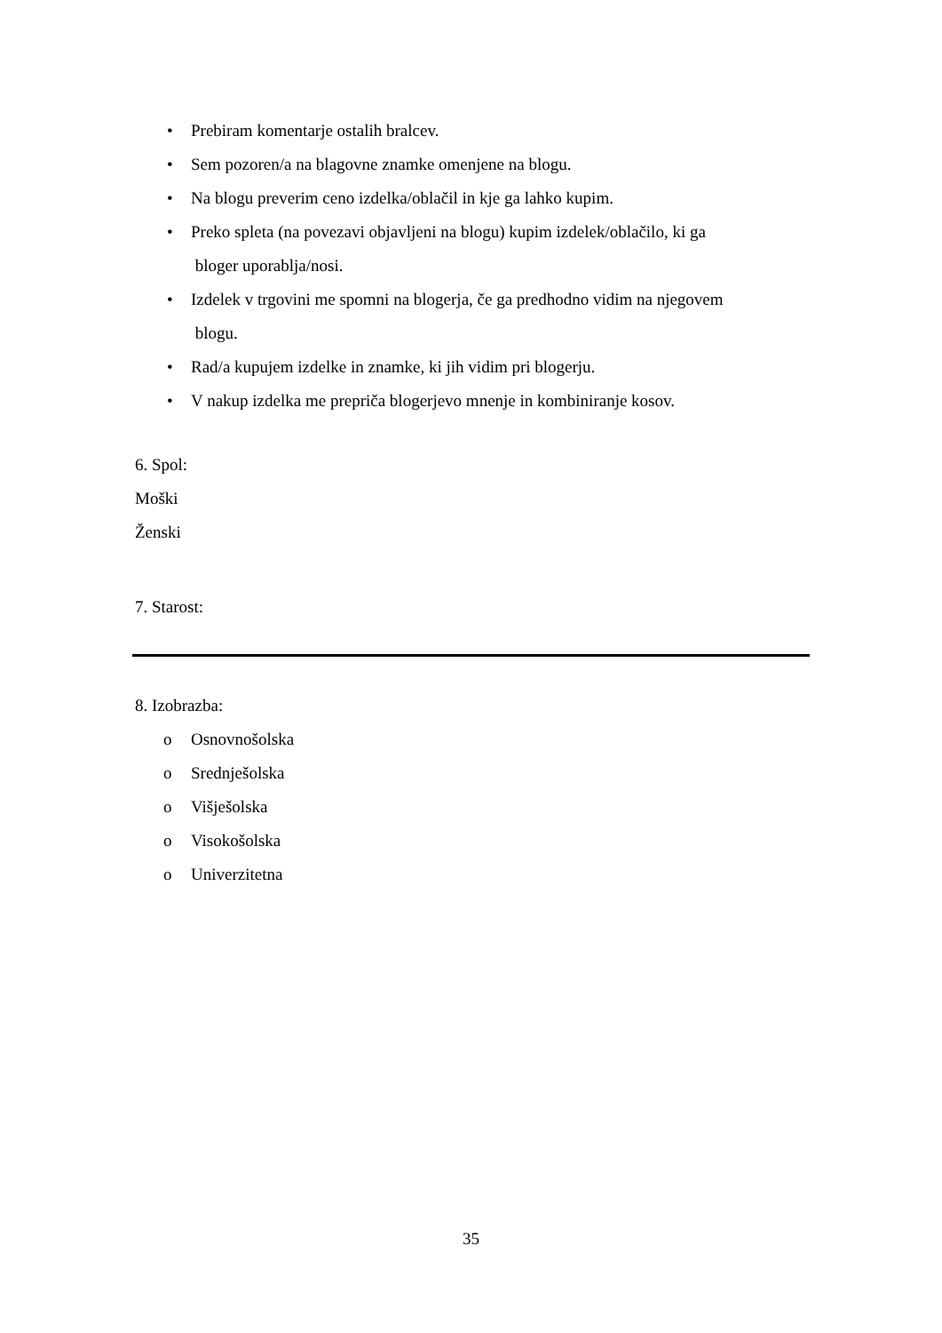• Prebiram komentarje ostalih bralcev.
• Sem pozoren/a na blagovne znamke omenjene na blogu.
• Na blogu preverim ceno izdelka/oblačil in kje ga lahko kupim.
• Preko spleta (na povezavi objavljeni na blogu) kupim izdelek/oblačilo, ki ga
bloger uporablja/nosi.
• Izdelek v trgovini me spomni na blogerja, če ga predhodno vidim na njegovem
blogu.
• Rad/a kupujem izdelke in znamke, ki jih vidim pri blogerju.
• V nakup izdelka me prepriča blogerjevo mnenje in kombiniranje kosov.
6. Spol:
Moški
Ženski
7. Starost:
8. Izobrazba:
o Osnovnošolska
o Srednješolska
o Višješolska
o Visokošolska
o Univerzitetna
35